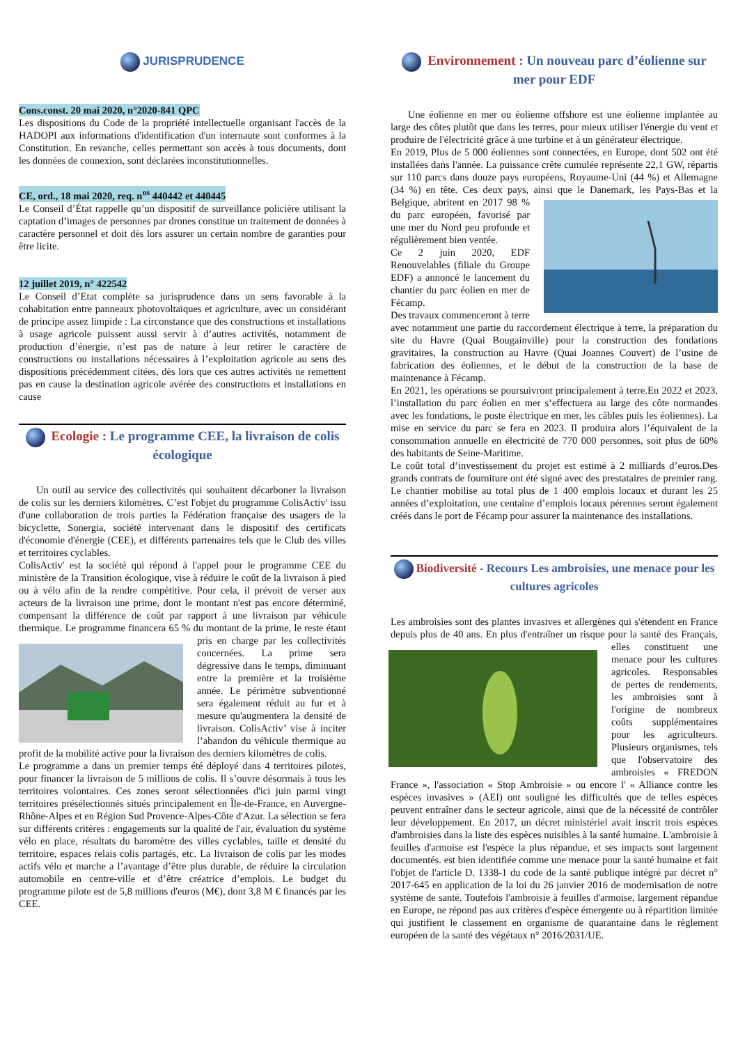JURISPRUDENCE
Cons.const. 20 mai 2020, n°2020-841 QPC
Les dispositions du Code de la propriété intellectuelle organisant l'accès de la HADOPI aux informations d'identification d'un internaute sont conformes à la Constitution. En revanche, celles permettant son accès à tous documents, dont les données de connexion, sont déclarées inconstitutionnelles.
CE, ord., 18 mai 2020, req. n<sup>os</sup> 440442 et 440445
Le Conseil d’État rappelle qu’un dispositif de surveillance policière utilisant la captation d’images de personnes par drones constitue un traitement de données à caractère personnel et doit dès lors assurer un certain nombre de garanties pour être licite.
12 juillet 2019, n° 422542
Le Conseil d’Etat complète sa jurisprudence dans un sens favorable à la cohabitation entre panneaux photovoltaïques et agriculture, avec un considérant de principe assez limpide : La circonstance que des constructions et installations à usage agricole puissent aussi servir à d’autres activités, notamment de production d’énergie, n’est pas de nature à leur retirer le caractère de constructions ou installations nécessaires à l’exploitation agricole au sens des dispositions précédemment citées, dès lors que ces autres activités ne remettent pas en cause la destination agricole avérée des constructions et installations en cause
Ecologie : Le programme CEE, la livraison de colis écologique
Un outil au service des collectivités qui souhaitent décarboner la livraison de colis sur les derniers kilomètres. C’est l'objet du programme ColisActiv' issu d'une collaboration de trois parties la Fédération française des usagers de la bicyclette, Sonergia, société intervenant dans le dispositif des certificats d'économie d'énergie (CEE), et différents partenaires tels que le Club des villes et territoires cyclables.
ColisActiv' est la société qui répond à l'appel pour le programme CEE du ministère de la Transition écologique, vise à réduire le coût de la livraison à pied ou à vélo afin de la rendre compétitive. Pour cela, il prévoit de verser aux acteurs de la livraison une prime, dont le montant n'est pas encore déterminé, compensant la différence de coût par rapport à une livraison par véhicule thermique. Le programme financera 65 % du montant de la prime, le reste étant pris en charge par les collectivités concernées. La prime sera dégressive dans le temps, diminuant entre la première et la troisième année. Le périmètre subventionné sera également réduit au fur et à mesure qu'augmentera la densité de livraison. ColisActiv’ vise à inciter l’abandon du véhicule thermique au profit de la mobilité active pour la livraison des derniers kilomètres de colis.
Le programme a dans un premier temps été déployé dans 4 territoires pilotes, pour financer la livraison de 5 millions de colis. Il s’ouvre désormais à tous les territoires volontaires. Ces zones seront sélectionnées d'ici juin parmi vingt territoires présélectionnés situés principalement en Île-de-France, en Auvergne-Rhône-Alpes et en Région Sud Provence-Alpes-Côte d'Azur. La sélection se fera sur différents critères : engagements sur la qualité de l'air, évaluation du système vélo en place, résultats du baromètre des villes cyclables, taille et densité du territoire, espaces relais colis partagés, etc. La livraison de colis par les modes actifs vélo et marche a l’avantage d’être plus durable, de réduire la circulation automobile en centre-ville et d’être créatrice d’emplois. Le budget du programme pilote est de 5,8 millions d'euros (M€), dont 3,8 M € financés par les CEE.
Environnement : Un nouveau parc d’éolienne sur mer pour EDF
Une éolienne en mer ou éolienne offshore est une éolienne implantée au large des côtes plutôt que dans les terres, pour mieux utiliser l'énergie du vent et produire de l'électricité grâce à une turbine et à un générateur électrique.
En 2019, Plus de 5 000 éoliennes sont connectées, en Europe, dont 502 ont été installées dans l'année. La puissance crête cumulée représente 22,1 GW, répartis sur 110 parcs dans douze pays européens, Royaume-Uni (44 %) et Allemagne (34 %) en tête. Ces deux pays, ainsi que le Danemark, les Pays-Bas et la Belgique, abritent en 2017 98 % du parc européen, favorisé par une mer du Nord peu profonde et régulièrement bien ventée.
Ce 2 juin 2020, EDF Renouvelables (filiale du Groupe EDF) a annoncé le lancement du chantier du parc éolien en mer de Fécamp.
Des travaux commenceront à terre avec notamment une partie du raccordement électrique à terre, la préparation du site du Havre (Quai Bougainville) pour la construction des fondations gravitaires, la construction au Havre (Quai Joannes Couvert) de l’usine de fabrication des éoliennes, et le début de la construction de la base de maintenance à Fécamp.
En 2021, les opérations se poursuivront principalement à terre.En 2022 et 2023, l’installation du parc éolien en mer s’effectuera au large des côte normandes avec les fondations, le poste électrique en mer, les câbles puis les éoliennes). La mise en service du parc se fera en 2023. Il produira alors l’équivalent de la consommation annuelle en électricité de 770 000 personnes, soit plus de 60% des habitants de Seine-Maritime.
Le coût total d’investissement du projet est estimé à 2 milliards d’euros.Des grands contrats de fourniture ont été signé avec des prestataires de premier rang. Le chantier mobilise au total plus de 1 400 emplois locaux et durant les 25 années d’exploitation, une centaine d’emplois locaux pérennes seront également créés dans le port de Fécamp pour assurer la maintenance des installations.
Biodiversité - Recours Les ambroisies, une menace pour les cultures agricoles
Les ambroisies sont des plantes invasives et allergènes qui s'étendent en France depuis plus de 40 ans. En plus d'entraîner un risque pour la santé des Français, elles constituent une menace pour les cultures agricoles. Responsables de pertes de rendements, les ambroisies sont à l'origine de nombreux coûts supplémentaires pour les agriculteurs. Plusieurs organismes, tels que l'observatoire des ambroisies « FREDON France », l'association « Stop Ambroisie » ou encore l' « Alliance contre les espèces invasives » (AEI) ont souligné les difficultés que de telles espèces peuvent entraîner dans le secteur agricole, ainsi que de la nécessité de contrôler leur développement. En 2017, un décret ministériel avait inscrit trois espèces d'ambroisies dans la liste des espèces nuisibles à la santé humaine. L'ambroisie à feuilles d'armoise est l'espèce la plus répandue, et ses impacts sont largement documentés. est bien identifiée comme une menace pour la santé humaine et fait l'objet de l'article D. 1338-1 du code de la santé publique intégré par décret n° 2017-645 en application de la loi du 26 janvier 2016 de modernisation de notre système de santé. Toutefois l'ambroisie à feuilles d'armoise, largement répandue en Europe, ne répond pas aux critères d'espèce émergente ou à répartition limitée qui justifient le classement en organisme de quarantaine dans le règlement européen de la santé des végétaux n° 2016/2031/UE.